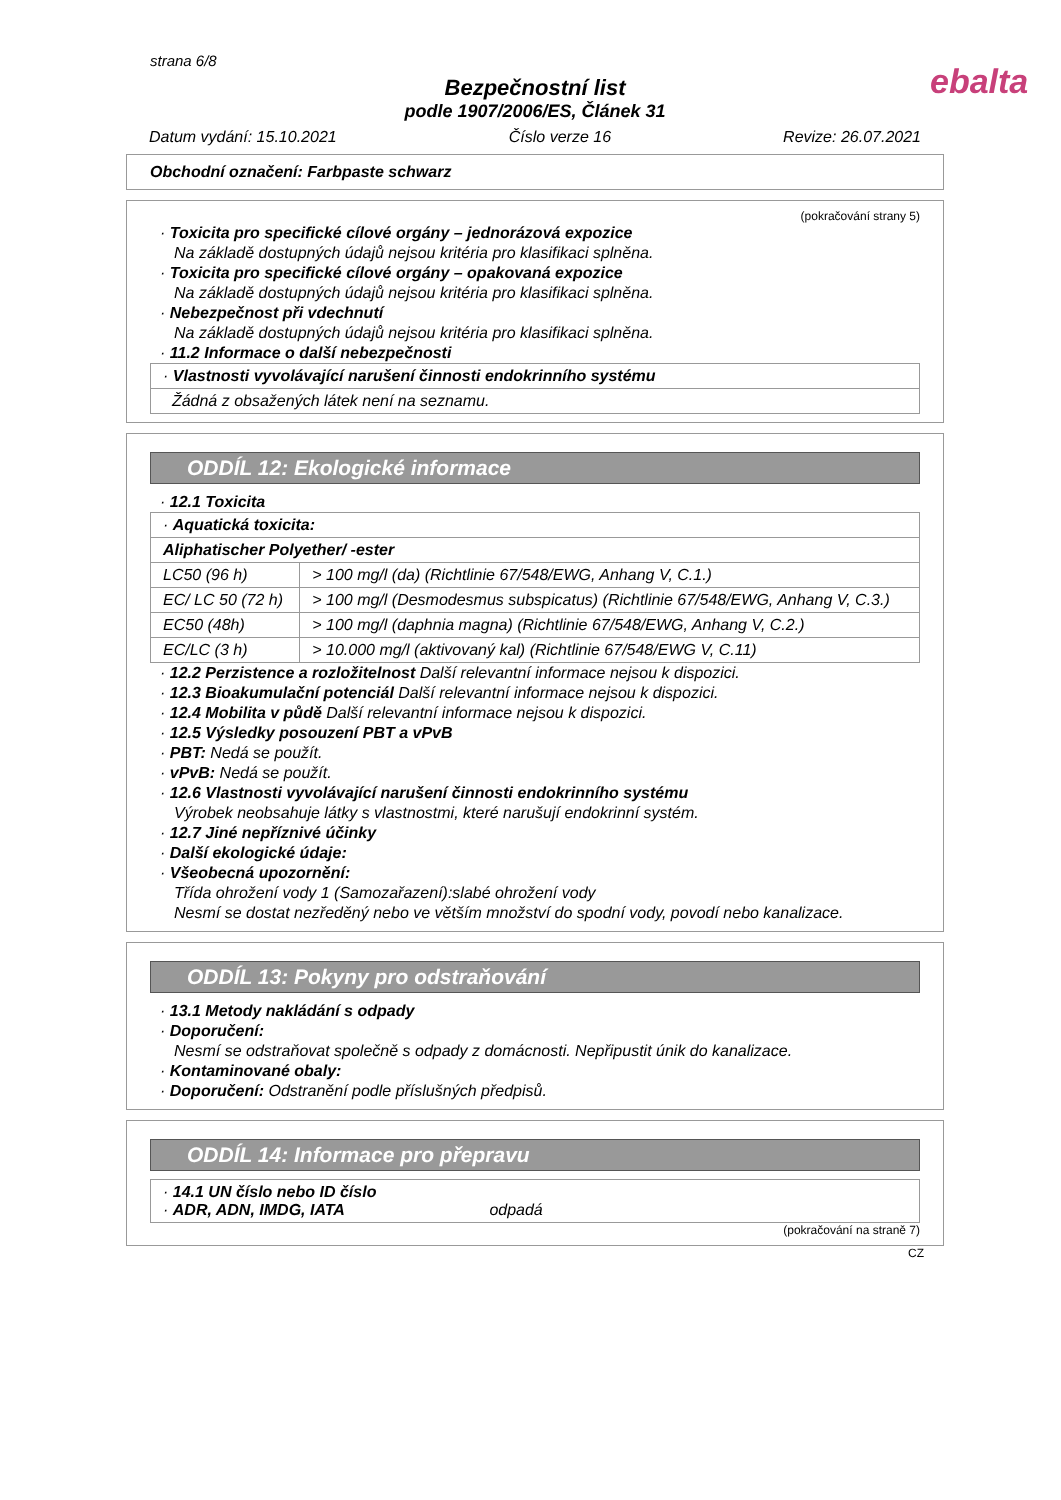strana 6/8
ebalta
Bezpečnostní list
podle 1907/2006/ES, Článek 31
Datum vydání: 15.10.2021 Číslo verze 16 Revize: 26.07.2021
Obchodní označení: Farbpaste schwarz
(pokračování strany 5)
· Toxicita pro specifické cílové orgány – jednorázová expozice
Na základě dostupných údajů nejsou kritéria pro klasifikaci splněna.
· Toxicita pro specifické cílové orgány – opakovaná expozice
Na základě dostupných údajů nejsou kritéria pro klasifikaci splněna.
· Nebezpečnost při vdechnutí
Na základě dostupných údajů nejsou kritéria pro klasifikaci splněna.
· 11.2 Informace o další nebezpečnosti
| · Vlastnosti vyvolávající narušení činnosti endokrinního systému |
| Žádná z obsažených látek není na seznamu. |
ODDÍL 12: Ekologické informace
· 12.1 Toxicita
| · Aquatická toxicita: | |
| Aliphatischer Polyether/ -ester | |
| LC50 (96 h) | > 100 mg/l (da) (Richtlinie 67/548/EWG, Anhang V, C.1.) |
| EC/ LC 50 (72 h) | > 100 mg/l (Desmodesmus subspicatus) (Richtlinie 67/548/EWG, Anhang V, C.3.) |
| EC50 (48h) | > 100 mg/l (daphnia magna) (Richtlinie 67/548/EWG, Anhang V, C.2.) |
| EC/LC (3 h) | > 10.000 mg/l (aktivovaný kal) (Richtlinie 67/548/EWG V, C.11) |
· 12.2 Perzistence a rozložitelnost Další relevantní informace nejsou k dispozici.
· 12.3 Bioakumulační potenciál Další relevantní informace nejsou k dispozici.
· 12.4 Mobilita v půdě Další relevantní informace nejsou k dispozici.
· 12.5 Výsledky posouzení PBT a vPvB
· PBT: Nedá se použít.
· vPvB: Nedá se použít.
· 12.6 Vlastnosti vyvolávající narušení činnosti endokrinního systému
Výrobek neobsahuje látky s vlastnostmi, které narušují endokrinní systém.
· 12.7 Jiné nepříznivé účinky
· Další ekologické údaje:
· Všeobecná upozornění:
Třída ohrožení vody 1 (Samozařazení):slabé ohrožení vody
Nesmí se dostat nezředěný nebo ve větším množství do spodní vody, povodí nebo kanalizace.
ODDÍL 13: Pokyny pro odstraňování
· 13.1 Metody nakládání s odpady
· Doporučení:
Nesmí se odstraňovat společně s odpady z domácnosti. Nepřipustit únik do kanalizace.
· Kontaminované obaly:
· Doporučení: Odstranění podle příslušných předpisů.
ODDÍL 14: Informace pro přepravu
| · 14.1 UN číslo nebo ID číslo · ADR, ADN, IMDG, IATA odpadá |
(pokračování na straně 7)
CZ